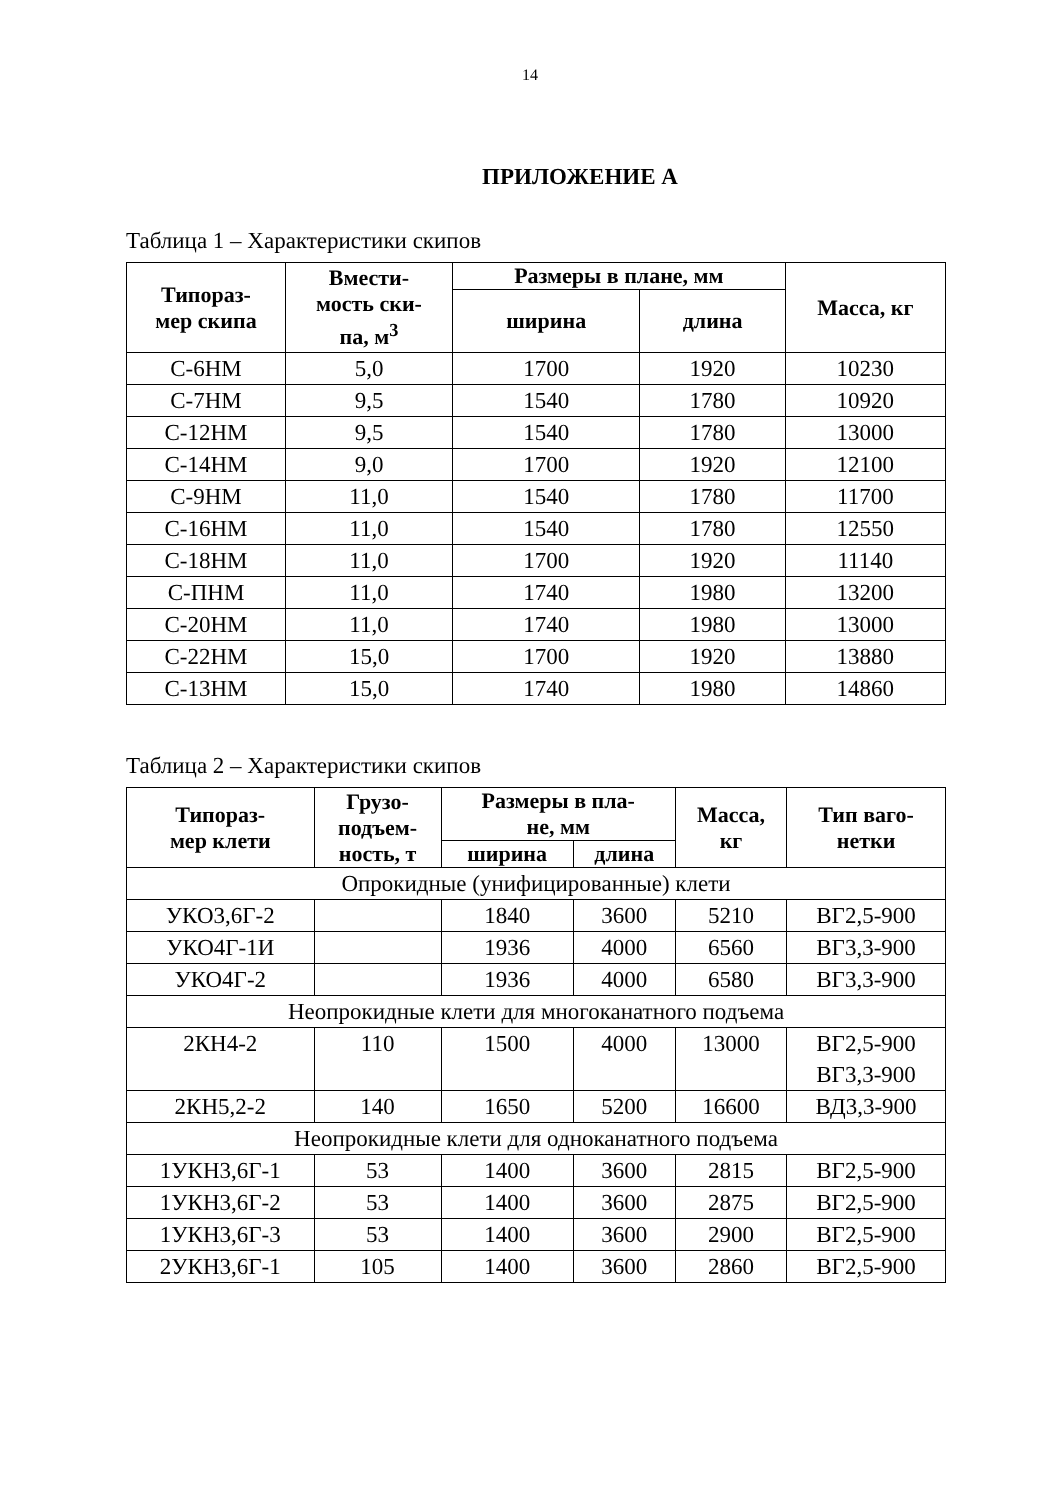14
ПРИЛОЖЕНИЕ А
Таблица 1 – Характеристики скипов
| Типораз- мер скипа | Вмести- мость ски- па, м<sup>3</sup> | Размеры в плане, мм | | Масса, кг |
| --- | --- | --- | --- | --- |
| | | ширина | длина | |
| С-6НМ | 5,0 | 1700 | 1920 | 10230 |
| С-7НМ | 9,5 | 1540 | 1780 | 10920 |
| С-12НМ | 9,5 | 1540 | 1780 | 13000 |
| С-14НМ | 9,0 | 1700 | 1920 | 12100 |
| С-9НМ | 11,0 | 1540 | 1780 | 11700 |
| С-16НМ | 11,0 | 1540 | 1780 | 12550 |
| С-18НМ | 11,0 | 1700 | 1920 | 11140 |
| С-ПНМ | 11,0 | 1740 | 1980 | 13200 |
| С-20НМ | 11,0 | 1740 | 1980 | 13000 |
| С-22НМ | 15,0 | 1700 | 1920 | 13880 |
| С-13НМ | 15,0 | 1740 | 1980 | 14860 |
Таблица 2 – Характеристики скипов
| Типораз- мер клети | Грузо- подъем- ность, т | Размеры в пла- не, мм | | Масса, кг | Тип ваго- нетки |
| --- | --- | --- | --- | --- | --- |
| | | ширина | длина | | |
| Опрокидные (унифицированные) клети | | | | | |
| УКО3,6Г-2 | | 1840 | 3600 | 5210 | ВГ2,5-900 |
| УКО4Г-1И | | 1936 | 4000 | 6560 | ВГ3,3-900 |
| УКО4Г-2 | | 1936 | 4000 | 6580 | ВГ3,3-900 |
| Неопрокидные клети для многоканатного подъема | | | | | |
| 2КН4-2 | 110 | 1500 | 4000 | 13000 | ВГ2,5-900 ВГ3,3-900 |
| 2КН5,2-2 | 140 | 1650 | 5200 | 16600 | ВД3,3-900 |
| Неопрокидные клети для одноканатного подъема | | | | | |
| 1УКН3,6Г-1 | 53 | 1400 | 3600 | 2815 | ВГ2,5-900 |
| 1УКН3,6Г-2 | 53 | 1400 | 3600 | 2875 | ВГ2,5-900 |
| 1УКН3,6Г-3 | 53 | 1400 | 3600 | 2900 | ВГ2,5-900 |
| 2УКН3,6Г-1 | 105 | 1400 | 3600 | 2860 | ВГ2,5-900 |